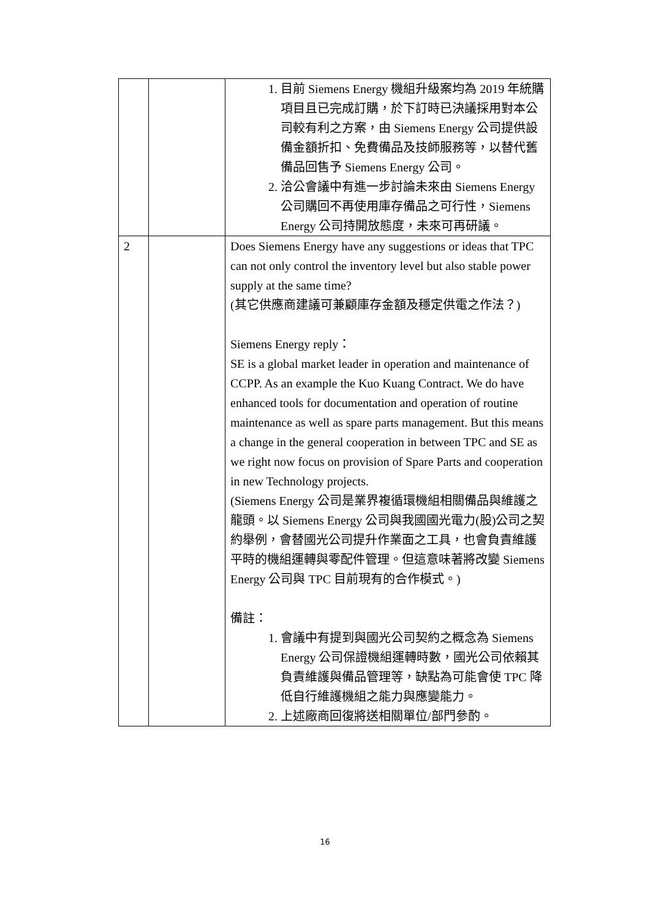| | | 1. 目前 Siemens Energy 機組升級案均為 2019 年統購項目且已完成訂購，於下訂時已決議採用對本公司較有利之方案，由 Siemens Energy 公司提供設備金額折扣、免費備品及技師服務等，以替代舊備品回售予 Siemens Energy 公司。 2. 洽公會議中有進一步討論未來由 Siemens Energy 公司購回不再使用庫存備品之可行性，Siemens Energy 公司持開放態度，未來可再研議。 |
| 2 | | Does Siemens Energy have any suggestions or ideas that TPC can not only control the inventory level but also stable power supply at the same time? (其它供應商建議可兼顧庫存金額及穩定供電之作法？) Siemens Energy reply： SE is a global market leader in operation and maintenance of CCPP. As an example the Kuo Kuang Contract. We do have enhanced tools for documentation and operation of routine maintenance as well as spare parts management. But this means a change in the general cooperation in between TPC and SE as we right now focus on provision of Spare Parts and cooperation in new Technology projects. (Siemens Energy 公司是業界複循環機組相關備品與維護之龍頭。以 Siemens Energy 公司與我國國光電力(股)公司之契約舉例，會替國光公司提升作業面之工具，也會負責維護平時的機組運轉與零配件管理。但這意味著將改變 Siemens Energy 公司與 TPC 目前現有的合作模式。) 備註： 1. 會議中有提到與國光公司契約之概念為 Siemens Energy 公司保證機組運轉時數，國光公司依賴其負責維護與備品管理等，缺點為可能會使 TPC 降低自行維護機組之能力與應變能力。 2. 上述廠商回復將送相關單位/部門參酌。 |
16